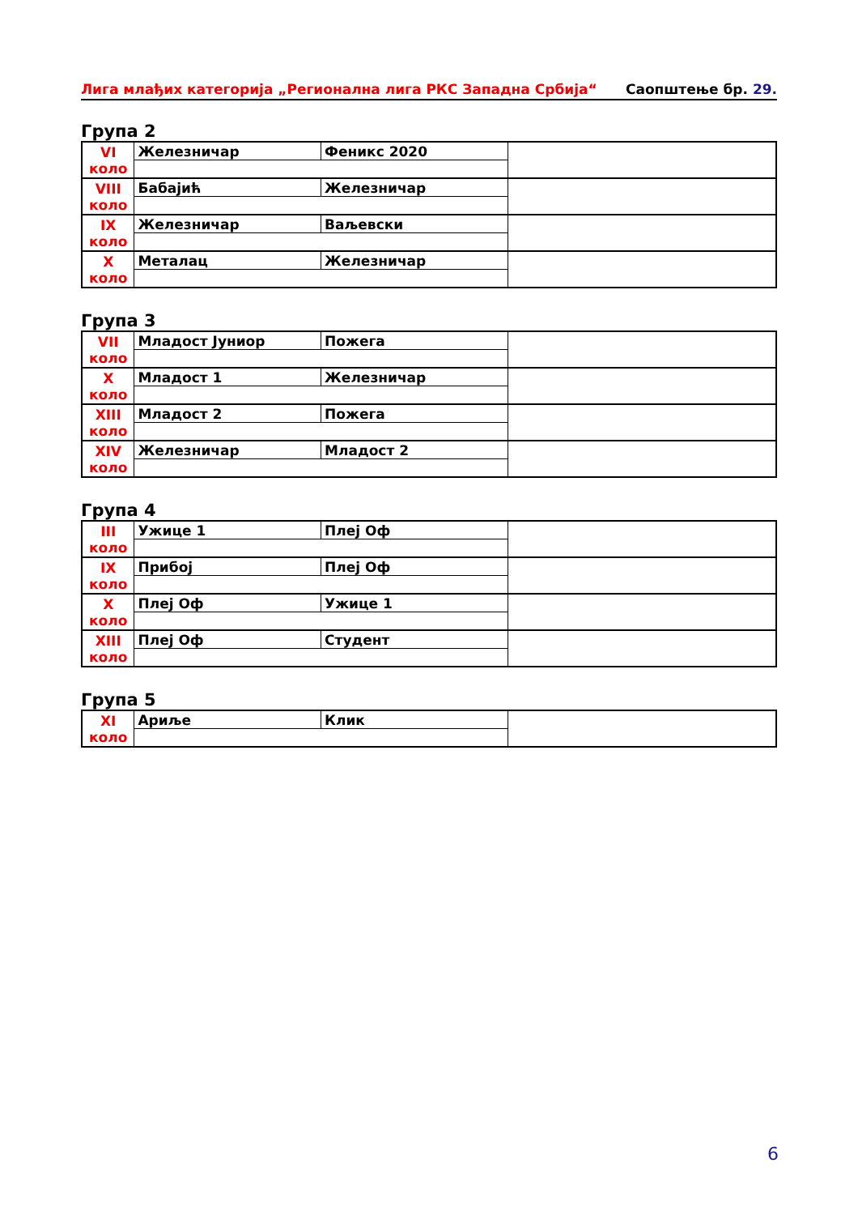Лига млађих категорија „Регионална лига РКС Западна Србија“Саопштење бр. 29.
Група 2
| VI коло | Железничар | Феникс 2020 | |
| VIII коло | Бабајић | Железничар | |
| IX коло | Железничар | Ваљевски | |
| X коло | Металац | Железничар | |
Група 3
| VII коло | Младост Јуниор | Пожега | |
| X коло | Младост 1 | Железничар | |
| XIII коло | Младост 2 | Пожега | |
| XIV коло | Железничар | Младост 2 | |
Група 4
| III коло | Ужице 1 | Плеј Оф | |
| IX коло | Прибој | Плеј Оф | |
| X коло | Плеј Оф | Ужице 1 | |
| XIII коло | Плеј Оф | Студент | |
Група 5
| XI коло | Ариље | Клик | |
6